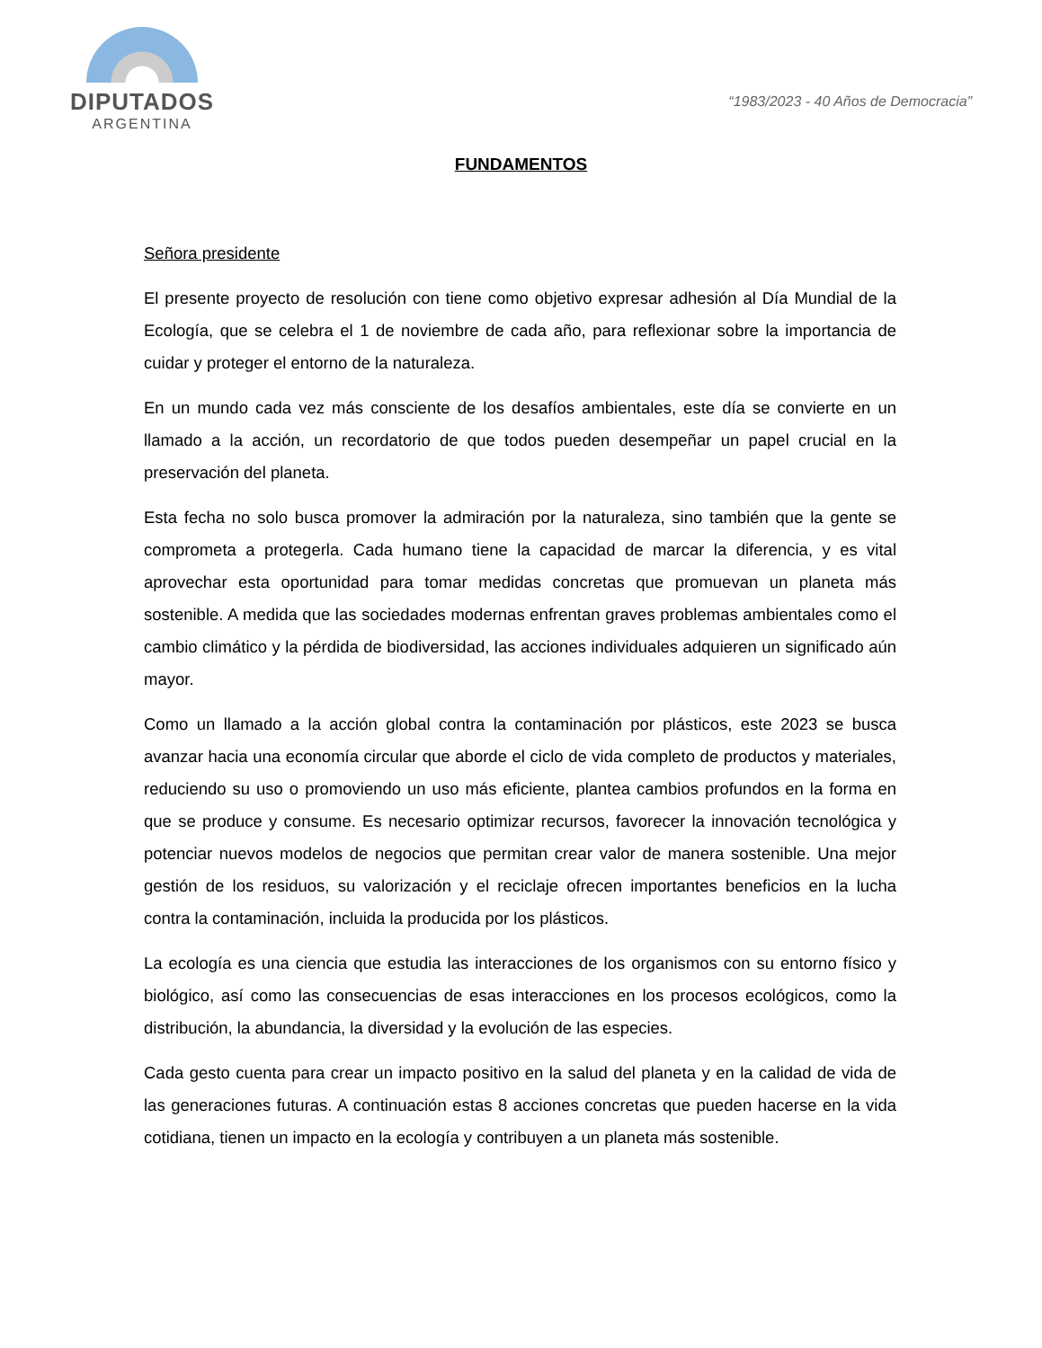DIPUTADOS
ARGENTINA
“1983/2023 - 40 Años de Democracia”
FUNDAMENTOS
Señora presidente
El presente proyecto de resolución con tiene como objetivo expresar adhesión al Día Mundial de la Ecología, que se celebra el 1 de noviembre de cada año, para reflexionar sobre la importancia de cuidar y proteger el entorno de la naturaleza.
En un mundo cada vez más consciente de los desafíos ambientales, este día se convierte en un llamado a la acción, un recordatorio de que todos pueden desempeñar un papel crucial en la preservación del planeta.
Esta fecha no solo busca promover la admiración por la naturaleza, sino también que la gente se comprometa a protegerla. Cada humano tiene la capacidad de marcar la diferencia, y es vital aprovechar esta oportunidad para tomar medidas concretas que promuevan un planeta más sostenible. A medida que las sociedades modernas enfrentan graves problemas ambientales como el cambio climático y la pérdida de biodiversidad, las acciones individuales adquieren un significado aún mayor.
Como un llamado a la acción global contra la contaminación por plásticos, este 2023 se busca avanzar hacia una economía circular que aborde el ciclo de vida completo de productos y materiales, reduciendo su uso o promoviendo un uso más eficiente, plantea cambios profundos en la forma en que se produce y consume. Es necesario optimizar recursos, favorecer la innovación tecnológica y potenciar nuevos modelos de negocios que permitan crear valor de manera sostenible. Una mejor gestión de los residuos, su valorización y el reciclaje ofrecen importantes beneficios en la lucha contra la contaminación, incluida la producida por los plásticos.
La ecología es una ciencia que estudia las interacciones de los organismos con su entorno físico y biológico, así como las consecuencias de esas interacciones en los procesos ecológicos, como la distribución, la abundancia, la diversidad y la evolución de las especies.
Cada gesto cuenta para crear un impacto positivo en la salud del planeta y en la calidad de vida de las generaciones futuras. A continuación estas 8 acciones concretas que pueden hacerse en la vida cotidiana, tienen un impacto en la ecología y contribuyen a un planeta más sostenible.